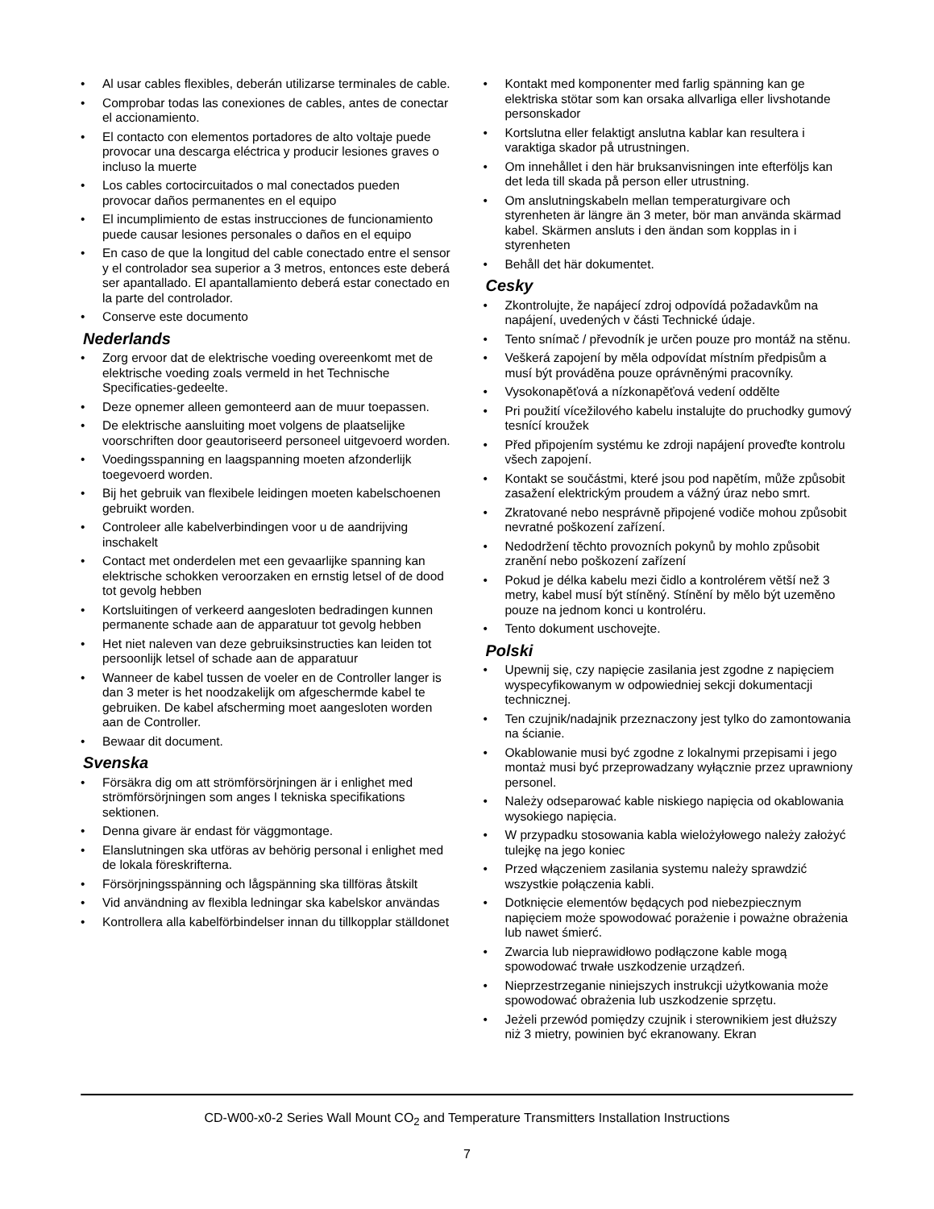• Al usar cables flexibles, deberán utilizarse terminales de cable.
• Comprobar todas las conexiones de cables, antes de conectar el accionamiento.
• El contacto con elementos portadores de alto voltaje puede provocar una descarga eléctrica y producir lesiones graves o incluso la muerte
• Los cables cortocircuitados o mal conectados pueden provocar daños permanentes en el equipo
• El incumplimiento de estas instrucciones de funcionamiento puede causar lesiones personales o daños en el equipo
• En caso de que la longitud del cable conectado entre el sensor y el controlador sea superior a 3 metros, entonces este deberá ser apantallado. El apantallamiento deberá estar conectado en la parte del controlador.
• Conserve este documento
Nederlands
• Zorg ervoor dat de elektrische voeding overeenkomt met de elektrische voeding zoals vermeld in het Technische Specificaties-gedeelte.
• Deze opnemer alleen gemonteerd aan de muur toepassen.
• De elektrische aansluiting moet volgens de plaatselijke voorschriften door geautoriseerd personeel uitgevoerd worden.
• Voedingsspanning en laagspanning moeten afzonderlijk toegevoerd worden.
• Bij het gebruik van flexibele leidingen moeten kabelschoenen gebruikt worden.
• Controleer alle kabelverbindingen voor u de aandrijving inschakelt
• Contact met onderdelen met een gevaarlijke spanning kan elektrische schokken veroorzaken en ernstig letsel of de dood tot gevolg hebben
• Kortsluitingen of verkeerd aangesloten bedradingen kunnen permanente schade aan de apparatuur tot gevolg hebben
• Het niet naleven van deze gebruiksinstructies kan leiden tot persoonlijk letsel of schade aan de apparatuur
• Wanneer de kabel tussen de voeler en de Controller langer is dan 3 meter is het noodzakelijk om afgeschermde kabel te gebruiken. De kabel afscherming moet aangesloten worden aan de Controller.
• Bewaar dit document.
Svenska
• Försäkra dig om att strömförsörjningen är i enlighet med strömförsörjningen som anges I tekniska specifikations sektionen.
• Denna givare är endast för väggmontage.
• Elanslutningen ska utföras av behörig personal i enlighet med de lokala föreskrifterna.
• Försörjningsspänning och lågspänning ska tillföras åtskilt
• Vid användning av flexibla ledningar ska kabelskor användas
• Kontrollera alla kabelförbindelser innan du tillkopplar ställdonet
• Kontakt med komponenter med farlig spänning kan ge elektriska stötar som kan orsaka allvarliga eller livshotande personskador
• Kortslutna eller felaktigt anslutna kablar kan resultera i varaktiga skador på utrustningen.
• Om innehållet i den här bruksanvisningen inte efterföljs kan det leda till skada på person eller utrustning.
• Om anslutningskabeln mellan temperaturgivare och styrenheten är längre än 3 meter, bör man använda skärmad kabel. Skärmen ansluts i den ändan som kopplas in i styrenheten
• Behåll det här dokumentet.
Cesky
• Zkontrolujte, že napájecí zdroj odpovídá požadavkům na napájení, uvedených v části Technické údaje.
• Tento snímač / převodník je určen pouze pro montáž na stěnu.
• Veškerá zapojení by měla odpovídat místním předpisům a musí být prováděna pouze oprávněnými pracovníky.
• Vysokonapěťová a nízkonapěťová vedení oddělte
• Pri použití vícežilového kabelu instalujte do pruchodky gumový tesnící kroužek
• Před připojením systému ke zdroji napájení proveďte kontrolu všech zapojení.
• Kontakt se součástmi, které jsou pod napětím, může způsobit zasažení elektrickým proudem a vážný úraz nebo smrt.
• Zkratované nebo nesprávně připojené vodiče mohou způsobit nevratné poškození zařízení.
• Nedodržení těchto provozních pokynů by mohlo způsobit zranění nebo poškození zařízení
• Pokud je délka kabelu mezi čidlo a kontrolérem větší než 3 metry, kabel musí být stíněný. Stínění by mělo být uzeměno pouze na jednom konci u kontroléru.
• Tento dokument uschovejte.
Polski
• Upewnij się, czy napięcie zasilania jest zgodne z napięciem wyspecyfikowanym w odpowiedniej sekcji dokumentacji technicznej.
• Ten czujnik/nadajnik przeznaczony jest tylko do zamontowania na ścianie.
• Okablowanie musi być zgodne z lokalnymi przepisami i jego montaż musi być przeprowadzany wyłącznie przez uprawniony personel.
• Należy odseparować kable niskiego napięcia od okablowania wysokiego napięcia.
• W przypadku stosowania kabla wielożyłowego należy założyć tulejkę na jego koniec
• Przed włączeniem zasilania systemu należy sprawdzić wszystkie połączenia kabli.
• Dotknięcie elementów będących pod niebezpiecznym napięciem może spowodować porażenie i poważne obrażenia lub nawet śmierć.
• Zwarcia lub nieprawidłowo podłączone kable mogą spowodować trwałe uszkodzenie urządzeń.
• Nieprzestrzeganie niniejszych instrukcji użytkowania może spowodować obrażenia lub uszkodzenie sprzętu.
• Jeżeli przewód pomiędzy czujnik i sterownikiem jest dłuższy niż 3 mietry, powinien być ekranowany. Ekran
CD-W00-x0-2 Series Wall Mount CO<sub>2</sub> and Temperature Transmitters Installation Instructions
7